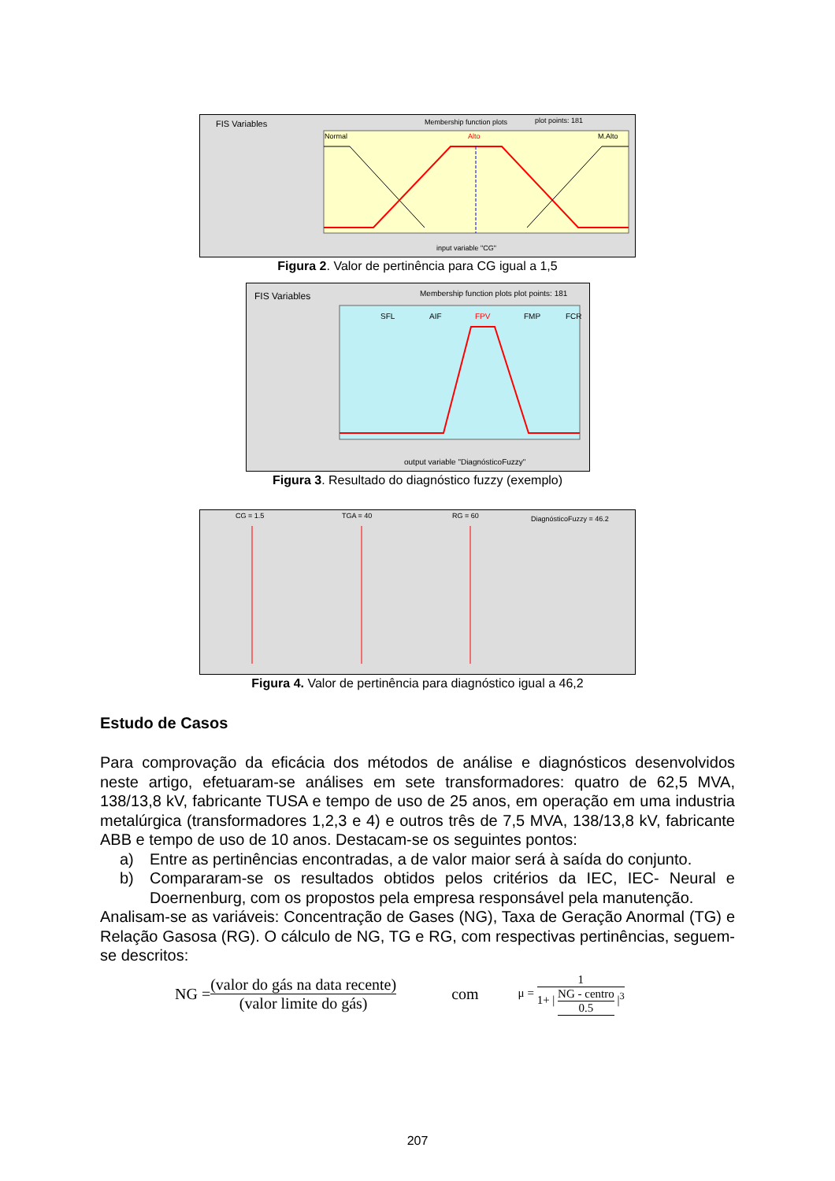FIS Variables
Membership function plots
plot points: 181
Normal
Alto
M.Alto
input variable "CG"
Figura 2. Valor de pertinência para CG igual a 1,5
FIS Variables
Membership function plots plot points: 181
SFL
AIF
FPV
FMP
FCR
output variable "DiagnósticoFuzzy"
Figura 3. Resultado do diagnóstico fuzzy (exemplo)
CG = 1.5
TGA = 40
RG = 60
DiagnósticoFuzzy = 46.2
Figura 4. Valor de pertinência para diagnóstico igual a 46,2
Estudo de Casos
Para comprovação da eficácia dos métodos de análise e diagnósticos desenvolvidos neste artigo, efetuaram-se análises em sete transformadores: quatro de 62,5 MVA, 138/13,8 kV, fabricante TUSA e tempo de uso de 25 anos, em operação em uma industria metalúrgica (transformadores 1,2,3 e 4) e outros três de 7,5 MVA, 138/13,8 kV, fabricante ABB e tempo de uso de 10 anos. Destacam-se os seguintes pontos:
a) Entre as pertinências encontradas, a de valor maior será à saída do conjunto.
b) Compararam-se os resultados obtidos pelos critérios da IEC, IEC- Neural e Doernenburg, com os propostos pela empresa responsável pela manutenção.
Analisam-se as variáveis: Concentração de Gases (NG), Taxa de Geração Anormal (TG) e Relação Gasosa (RG). O cálculo de NG, TG e RG, com respectivas pertinências, seguem-se descritos:
NG = (valor do gás na data recente) (valor limite do gás) com μ = 1 1+ | NG - centro 0.5 |<sup>3</sup>
207